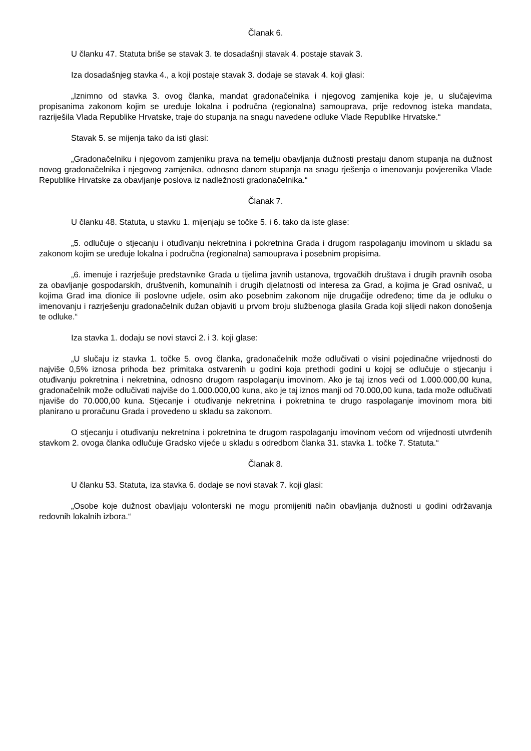Članak 6.
U članku 47. Statuta briše se stavak 3. te dosadašnji stavak 4. postaje stavak 3.
Iza dosadašnjeg stavka 4., a koji postaje stavak 3. dodaje se stavak 4. koji glasi:
„Iznimno od stavka 3. ovog članka, mandat gradonačelnika i njegovog zamjenika koje je, u slučajevima propisanima zakonom kojim se uređuje lokalna i područna (regionalna) samouprava, prije redovnog isteka mandata, razriješila Vlada Republike Hrvatske, traje do stupanja na snagu navedene odluke Vlade Republike Hrvatske.“
Stavak 5. se mijenja tako da isti glasi:
„Gradonačelniku i njegovom zamjeniku prava na temelju obavljanja dužnosti prestaju danom stupanja na dužnost novog gradonačelnika i njegovog zamjenika, odnosno danom stupanja na snagu rješenja o imenovanju povjerenika Vlade Republike Hrvatske za obavljanje poslova iz nadležnosti gradonačelnika.“
Članak 7.
U članku 48. Statuta, u stavku 1. mijenjaju se točke 5. i 6. tako da iste glase:
„5. odlučuje o stjecanju i otuđivanju nekretnina i pokretnina Grada i drugom raspolaganju imovinom u skladu sa zakonom kojim se uređuje lokalna i područna (regionalna) samouprava i posebnim propisima.
„6. imenuje i razrješuje predstavnike Grada u tijelima javnih ustanova, trgovačkih društava i drugih pravnih osoba za obavljanje gospodarskih, društvenih, komunalnih i drugih djelatnosti od interesa za Grad, a kojima je Grad osnivač, u kojima Grad ima dionice ili poslovne udjele, osim ako posebnim zakonom nije drugačije određeno; time da je odluku o imenovanju i razrješenju gradonačelnik dužan objaviti u prvom broju službenoga glasila Grada koji slijedi nakon donošenja te odluke.“
Iza stavka 1. dodaju se novi stavci 2. i 3. koji glase:
„U slučaju iz stavka 1. točke 5. ovog članka, gradonačelnik može odlučivati o visini pojedinačne vrijednosti do najviše 0,5% iznosa prihoda bez primitaka ostvarenih u godini koja prethodi godini u kojoj se odlučuje o stjecanju i otuđivanju pokretnina i nekretnina, odnosno drugom raspolaganju imovinom. Ako je taj iznos veći od 1.000.000,00 kuna, gradonačelnik može odlučivati najviše do 1.000.000,00 kuna, ako je taj iznos manji od 70.000,00 kuna, tada može odlučivati njaviše do 70.000,00 kuna. Stjecanje i otuđivanje nekretnina i pokretnina te drugo raspolaganje imovinom mora biti planirano u proračunu Grada i provedeno u skladu sa zakonom.
O stjecanju i otuđivanju nekretnina i pokretnina te drugom raspolaganju imovinom većom od vrijednosti utvrđenih stavkom 2. ovoga članka odlučuje Gradsko vijeće u skladu s odredbom članka 31. stavka 1. točke 7. Statuta.“
Članak 8.
U članku 53. Statuta, iza stavka 6. dodaje se novi stavak 7. koji glasi:
„Osobe koje dužnost obavljaju volonterski ne mogu promijeniti način obavljanja dužnosti u godini održavanja redovnih lokalnih izbora.“